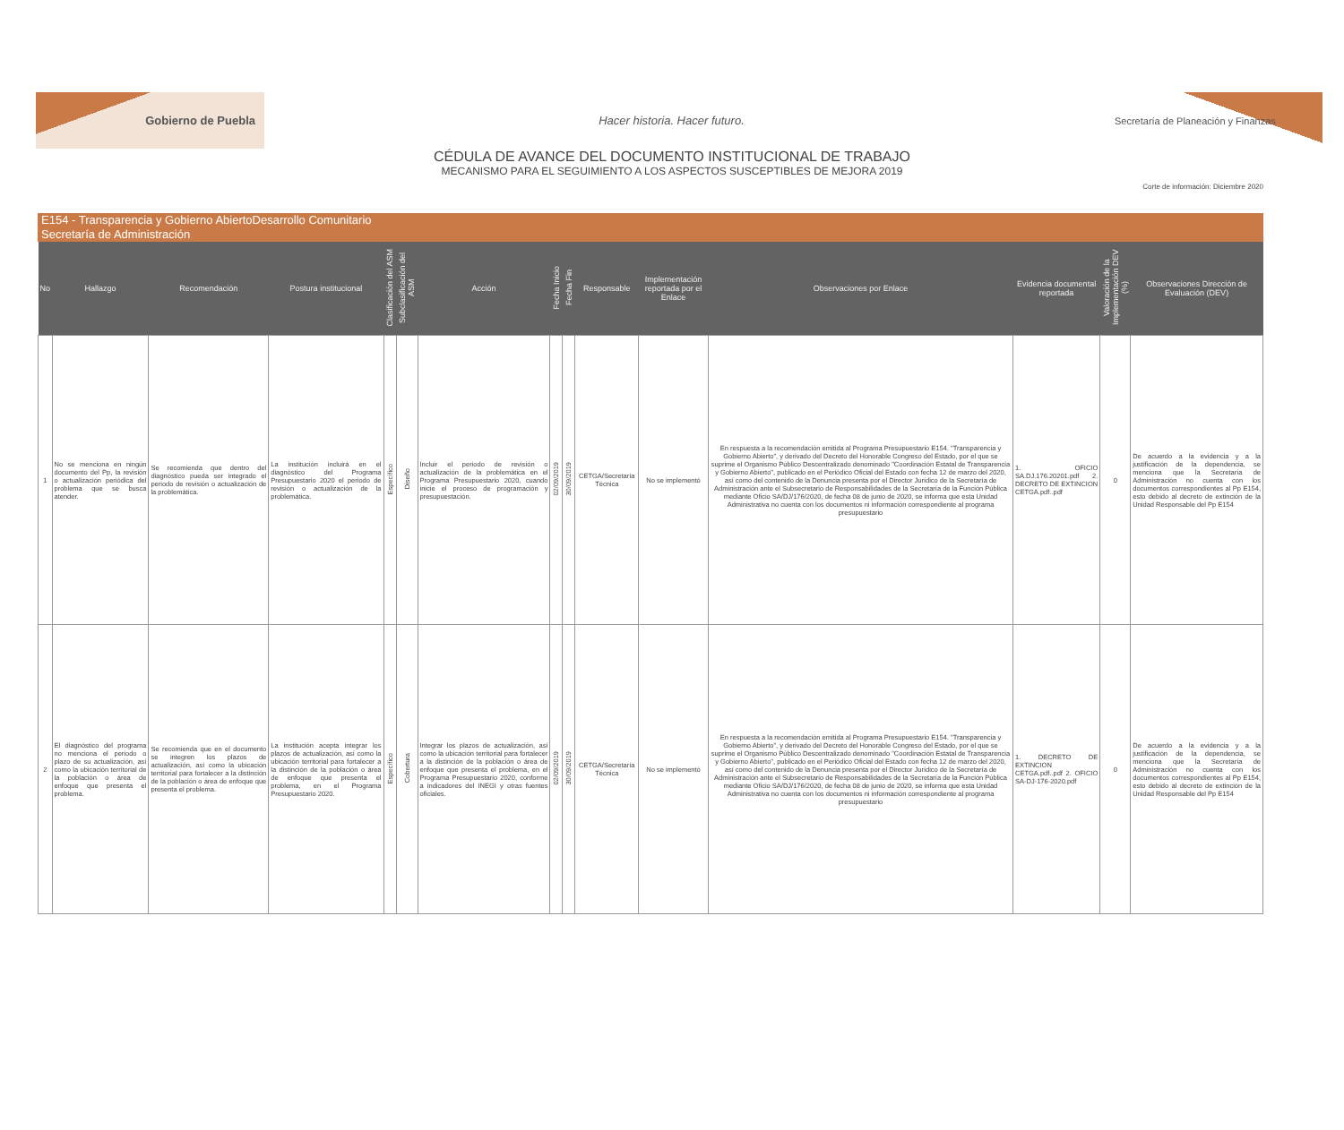Gobierno de Puebla
Hacer historia. Hacer futuro.
Secretaría de Planeación y Finanzas
CÉDULA DE AVANCE DEL DOCUMENTO INSTITUCIONAL DE TRABAJO
MECANISMO PARA EL SEGUIMIENTO A LOS ASPECTOS SUSCEPTIBLES DE MEJORA 2019
Corte de información: Diciembre 2020
E154 - Transparencia y Gobierno AbiertoDesarrollo Comunitario
Secretaría de Administración
| No | Hallazgo | Recomendación | Postura institucional | Clasificación del ASM | Subclasificación del ASM | Acción | Fecha Inicio | Fecha Fin | Responsable | Implementación reportada por el Enlace | Observaciones por Enlace | Evidencia documental reportada | Valoración de la Implementación DEV (%) | Observaciones Dirección de Evaluación (DEV) |
| --- | --- | --- | --- | --- | --- | --- | --- | --- | --- | --- | --- | --- | --- | --- |
| 1 | No se menciona en ningún documento del Pp, la revisión o actualización periódica del problema que se busca atender. | Se recomienda que dentro del diagnóstico pueda ser integrado el periodo de revisión o actualización de la problemática. | La institución incluirá en el diagnóstico del Programa Presupuestario 2020 el periodo de revisión o actualización de la problemática. | Específico | Diseño | Incluir el periodo de revisión o actualización de la problemática en el Programa Presupuestario 2020, cuando inicie el proceso de programación y presupuestación. | 02/09/2019 | 30/09/2019 | CETGA/Secretaría Técnica | No se implementó | En respuesta a la recomendación emitida al Programa Presupuestario E154. "Transparencia y Gobierno Abierto", y derivado del Decreto del Honorable Congreso del Estado, por el que se suprime el Organismo Público Descentralizado denominado "Coordinación Estatal de Transparencia y Gobierno Abierto", publicado en el Periódico Oficial del Estado con fecha 12 de marzo del 2020, así como del contenido de la Denuncia presenta por el Director Jurídico de la Secretaría de Administración ante el Subsecretario de Responsabilidades de la Secretaría de la Función Pública mediante Oficio SA/DJ/176/2020, de fecha 08 de junio de 2020, se informa que esta Unidad Administrativa no cuenta con los documentos ni información correspondiente al programa presupuestario | 1. OFICIO SA.DJ.176.20201.pdf 2. DECRETO DE EXTINCION CETGA.pdf..pdf | 0 | De acuerdo a la evidencia y a la justificación de la dependencia, se menciona que la Secretaría de Administración no cuenta con los documentos correspondientes al Pp E154, esto debido al decreto de extinción de la Unidad Responsable del Pp E154 |
| 2 | El diagnóstico del programa no menciona el periodo o plazo de su actualización, así como la ubicación territorial de la población o área de enfoque que presenta el problema. | Se recomienda que en el documento se integren los plazos de actualización, así como la ubicación territorial para fortalecer a la distinción de la población o área de enfoque que presenta el problema. | La institución acepta integrar los plazos de actualización, así como la ubicación territorial para fortalecer a la distinción de la población o área de enfoque que presenta el problema, en el Programa Presupuestario 2020. | Específico | Cobertura | Integrar los plazos de actualización, así como la ubicación territorial para fortalecer a la distinción de la población o área de enfoque que presenta el problema, en el Programa Presupuestario 2020, conforme a indicadores del INEGI y otras fuentes oficiales. | 02/09/2019 | 30/09/2019 | CETGA/Secretaría Técnica | No se implementó | En respuesta a la recomendación emitida al Programa Presupuestario E154. "Transparencia y Gobierno Abierto", y derivado del Decreto del Honorable Congreso del Estado, por el que se suprime el Organismo Público Descentralizado denominado "Coordinación Estatal de Transparencia y Gobierno Abierto", publicado en el Periódico Oficial del Estado con fecha 12 de marzo del 2020, así como del contenido de la Denuncia presenta por el Director Jurídico de la Secretaría de Administración ante el Subsecretario de Responsabilidades de la Secretaría de la Función Pública mediante Oficio SA/DJ/176/2020, de fecha 08 de junio de 2020, se informa que esta Unidad Administrativa no cuenta con los documentos ni información correspondiente al programa presupuestario | 1. DECRETO DE EXTINCION CETGA.pdf..pdf 2. OFICIO SA-DJ-176-2020.pdf | 0 | De acuerdo a la evidencia y a la justificación de la dependencia, se menciona que la Secretaría de Administración no cuenta con los documentos correspondientes al Pp E154, esto debido al decreto de extinción de la Unidad Responsable del Pp E154 |